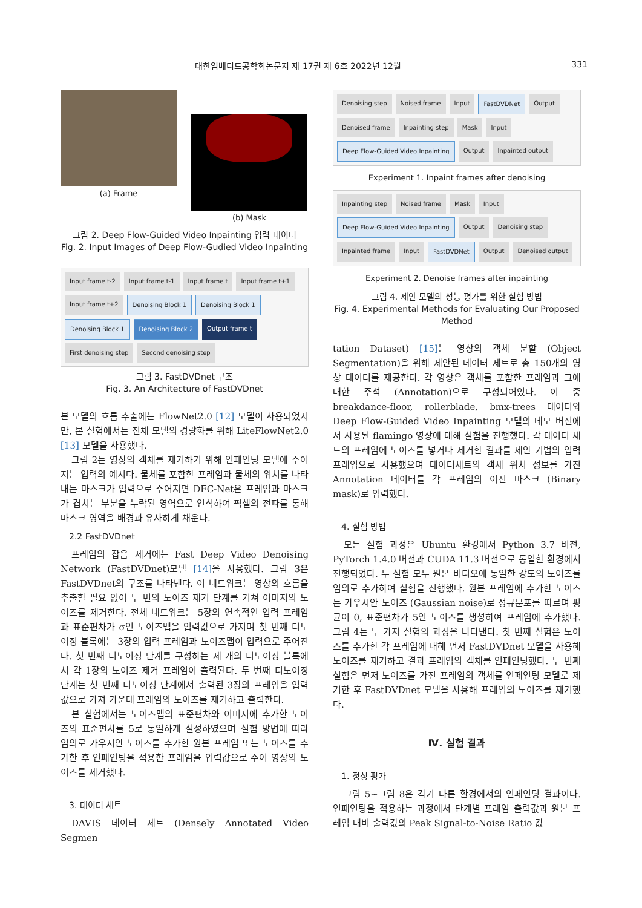대한임베디드공학회논문지 제 17권 제 6호 2022년 12월 331
(a) Frame (b) Mask
그림 2. Deep Flow-Guided Video Inpainting 입력 데이터
Fig. 2. Input Images of Deep Flow-Gudied Video Inpainting
Input frame t-2 Input frame t-1 Input frame t Input frame t+1 Input frame t+2 Denoising Block 1 Denoising Block 1 Denoising Block 1 Denoising Block 2 Output frame t First denoising step Second denoising step
그림 3. FastDVDnet 구조
Fig. 3. An Architecture of FastDVDnet
본 모델의 흐름 추출에는 FlowNet2.0 [12] 모델이 사용되었지만, 본 실험에서는 전체 모델의 경량화를 위해 LiteFlowNet2.0 [13] 모델을 사용했다.
그림 2는 영상의 객체를 제거하기 위해 인페인팅 모델에 주어지는 입력의 예시다. 물체를 포함한 프레임과 물체의 위치를 나타내는 마스크가 입력으로 주어지면 DFC-Net은 프레임과 마스크가 겹치는 부분을 누락된 영역으로 인식하여 픽셀의 전파를 통해 마스크 영역을 배경과 유사하게 채운다.
2.2 FastDVDnet
프레임의 잡음 제거에는 Fast Deep Video Denoising Network (FastDVDnet)모델 [14] 을 사용했다. 그림 3은 FastDVDnet의 구조를 나타낸다. 이 네트워크는 영상의 흐름을 추출할 필요 없이 두 번의 노이즈 제거 단계를 거쳐 이미지의 노이즈를 제거한다. 전체 네트워크는 5장의 연속적인 입력 프레임과 표준편차가 σ인 노이즈맵을 입력값으로 가지며 첫 번째 디노이징 블록에는 3장의 입력 프레임과 노이즈맵이 입력으로 주어진다. 첫 번째 디노이징 단계를 구성하는 세 개의 디노이징 블록에서 각 1장의 노이즈 제거 프레임이 출력된다. 두 번째 디노이징 단계는 첫 번째 디노이징 단계에서 출력된 3장의 프레임을 입력값으로 가져 가운데 프레임의 노이즈를 제거하고 출력한다.
본 실험에서는 노이즈맵의 표준편차와 이미지에 추가한 노이즈의 표준편차를 5로 동일하게 설정하였으며 실험 방법에 따라 임의로 가우시안 노이즈를 추가한 원본 프레임 또는 노이즈를 추가한 후 인페인팅을 적용한 프레임을 입력값으로 주어 영상의 노이즈를 제거했다.
3. 데이터 세트
DAVIS 데이터 세트 (Densely Annotated Video Segmen
Denoising step Noised frame Input FastDVDNet Output Denoised frame Inpainting step Mask Input Deep Flow-Guided Video Inpainting Output Inpainted output
Experiment 1. Inpaint frames after denoising
Inpainting step Noised frame Mask Input Deep Flow-Guided Video Inpainting Output Denoising step Inpainted frame Input FastDVDNet Output Denoised output
Experiment 2. Denoise frames after inpainting
그림 4. 제안 모델의 성능 평가를 위한 실험 방법
Fig. 4. Experimental Methods for Evaluating Our Proposed Method
tation Dataset) [15] 는 영상의 객체 분할 (Object Segmentation)을 위해 제안된 데이터 세트로 총 150개의 영상 데이터를 제공한다. 각 영상은 객체를 포함한 프레임과 그에 대한 주석 (Annotation)으로 구성되어있다. 이 중 breakdance-floor, rollerblade, bmx-trees 데이터와 Deep Flow-Guided Video Inpainting 모델의 데모 버전에서 사용된 flamingo 영상에 대해 실험을 진행했다. 각 데이터 세트의 프레임에 노이즈를 넣거나 제거한 결과를 제안 기법의 입력 프레임으로 사용했으며 데이터세트의 객체 위치 정보를 가진 Annotation 데이터를 각 프레임의 이진 마스크 (Binary mask)로 입력했다.
4. 실험 방법
모든 실험 과정은 Ubuntu 환경에서 Python 3.7 버전, PyTorch 1.4.0 버전과 CUDA 11.3 버전으로 동일한 환경에서 진행되었다. 두 실험 모두 원본 비디오에 동일한 강도의 노이즈를 임의로 추가하여 실험을 진행했다. 원본 프레임에 추가한 노이즈는 가우시안 노이즈 (Gaussian noise)로 정규분포를 따르며 평균이 0, 표준편차가 5인 노이즈를 생성하여 프레임에 추가했다. 그림 4는 두 가지 실험의 과정을 나타낸다. 첫 번째 실험은 노이즈를 추가한 각 프레임에 대해 먼저 FastDVDnet 모델을 사용해 노이즈를 제거하고 결과 프레임의 객체를 인페인팅했다. 두 번째 실험은 먼저 노이즈를 가진 프레임의 객체를 인페인팅 모델로 제거한 후 FastDVDnet 모델을 사용해 프레임의 노이즈를 제거했다.
Ⅳ. 실험 결과
1. 정성 평가
그림 5~그림 8은 각기 다른 환경에서의 인페인팅 결과이다. 인페인팅을 적용하는 과정에서 단계별 프레임 출력값과 원본 프레임 대비 출력값의 Peak Signal-to-Noise Ratio 값